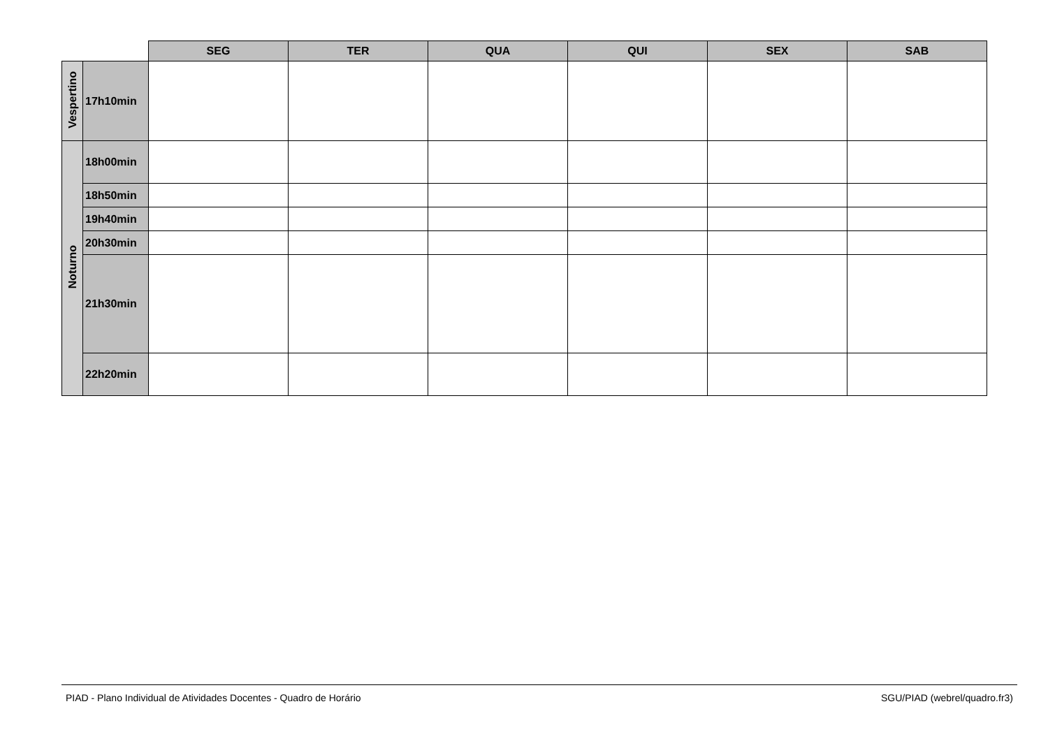| | | SEG | TER | QUA | QUI | SEX | SAB |
| Vespertino | 17h10min | | | | | | |
| Noturno | 18h00min | | | | | | |
| | 18h50min | | | | | | |
| | 19h40min | | | | | | |
| | 20h30min | | | | | | |
| | 21h30min | | | | | | |
| | 22h20min | | | | | | |
PIAD - Plano Individual de Atividades Docentes - Quadro de Horário SGU/PIAD (webrel/quadro.fr3)